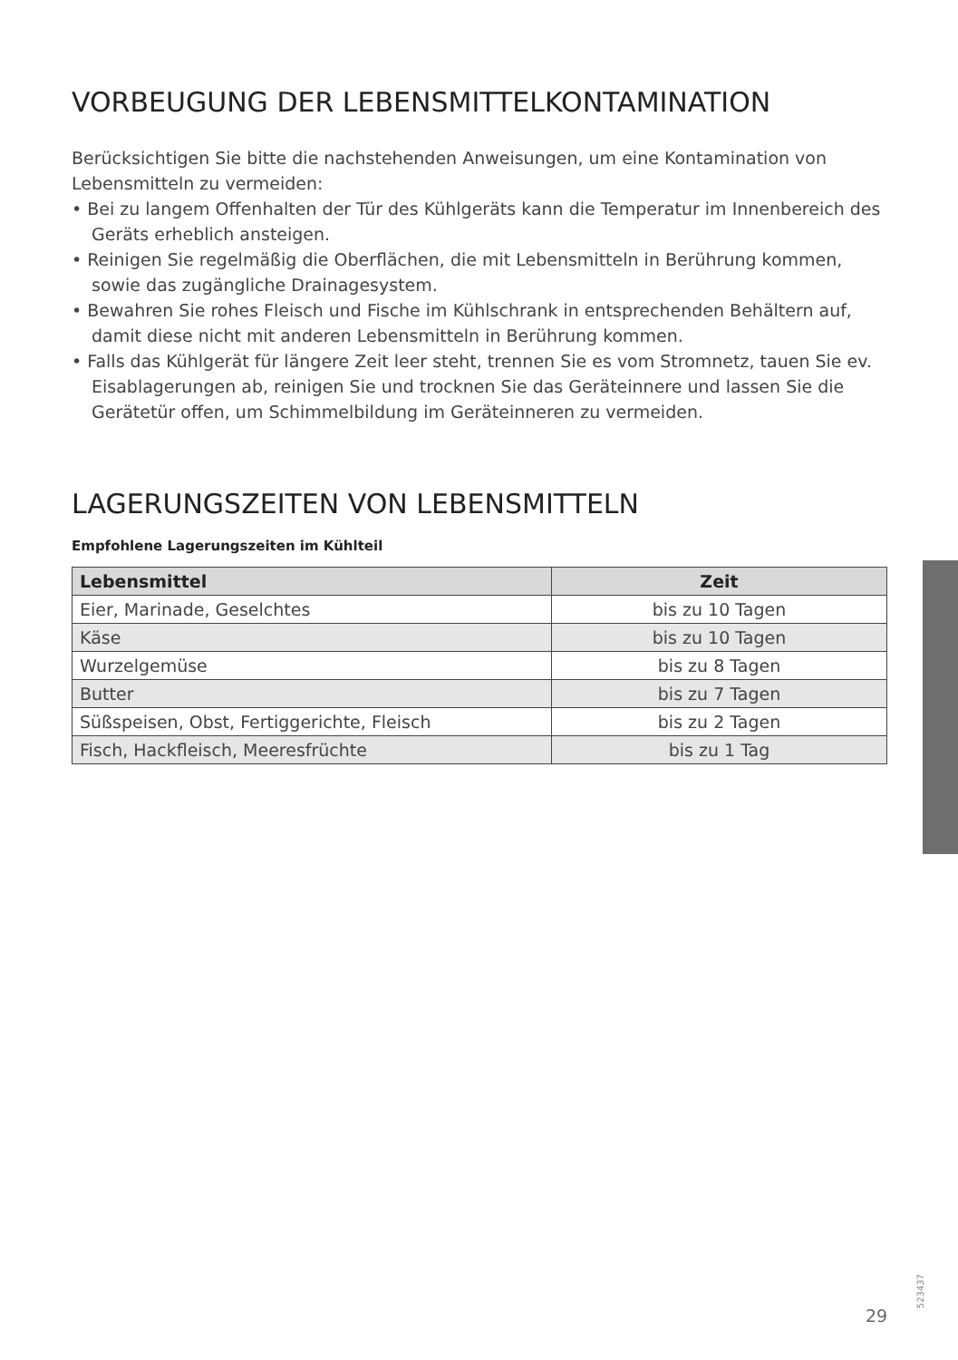VORBEUGUNG DER LEBENSMITTELKONTAMINATION
Berücksichtigen Sie bitte die nachstehenden Anweisungen, um eine Kontamination von Lebensmitteln zu vermeiden:
• Bei zu langem Offenhalten der Tür des Kühlgeräts kann die Temperatur im Innenbereich des Geräts erheblich ansteigen.
• Reinigen Sie regelmäßig die Oberflächen, die mit Lebensmitteln in Berührung kommen, sowie das zugängliche Drainagesystem.
• Bewahren Sie rohes Fleisch und Fische im Kühlschrank in entsprechenden Behältern auf, damit diese nicht mit anderen Lebensmitteln in Berührung kommen.
• Falls das Kühlgerät für längere Zeit leer steht, trennen Sie es vom Stromnetz, tauen Sie ev. Eisablagerungen ab, reinigen Sie und trocknen Sie das Geräteinnere und lassen Sie die Gerätetür offen, um Schimmelbildung im Geräteinneren zu vermeiden.
LAGERUNGSZEITEN VON LEBENSMITTELN
Empfohlene Lagerungszeiten im Kühlteil
| Lebensmittel | Zeit |
| --- | --- |
| Eier, Marinade, Geselchtes | bis zu 10 Tagen |
| Käse | bis zu 10 Tagen |
| Wurzelgemüse | bis zu 8 Tagen |
| Butter | bis zu 7 Tagen |
| Süßspeisen, Obst, Fertiggerichte, Fleisch | bis zu 2 Tagen |
| Fisch, Hackfleisch, Meeresfrüchte | bis zu 1 Tag |
523437
29